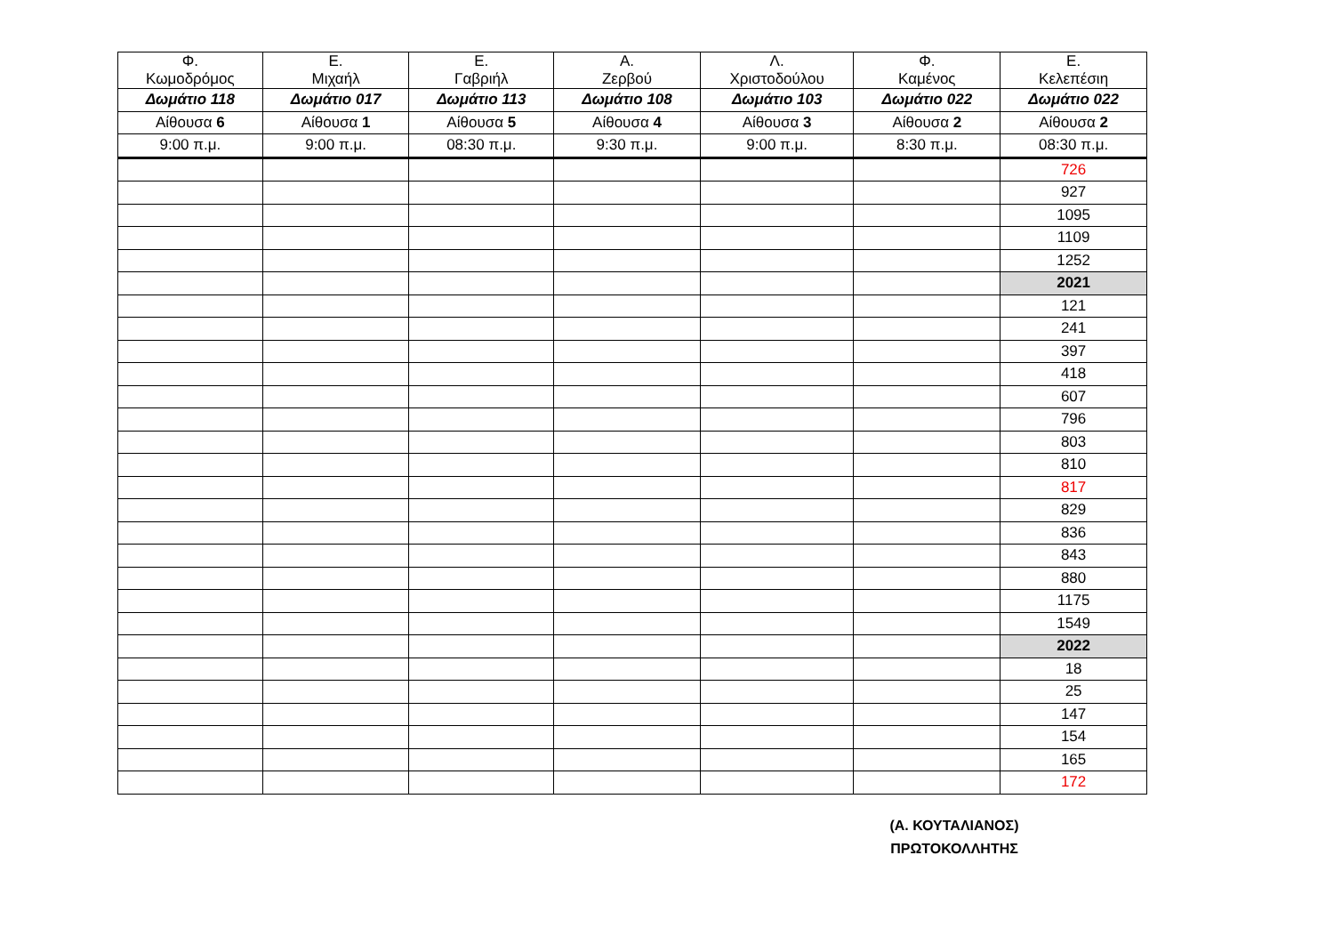| Φ. Κωμοδρόμος | Ε. Μιχαήλ | Ε. Γαβριήλ | Α. Ζερβού | Λ. Χριστοδούλου | Φ. Καμένος | Ε. Κελεπέσιη |
| --- | --- | --- | --- | --- | --- | --- |
| Δωμάτιο 118 | Δωμάτιο 017 | Δωμάτιο 113 | Δωμάτιο 108 | Δωμάτιο 103 | Δωμάτιο 022 | Δωμάτιο 022 |
| Αίθουσα 6 | Αίθουσα 1 | Αίθουσα 5 | Αίθουσα 4 | Αίθουσα 3 | Αίθουσα 2 | Αίθουσα 2 |
| 9:00 π.μ. | 9:00 π.μ. | 08:30 π.μ. | 9:30 π.μ. | 9:00 π.μ. | 8:30 π.μ. | 08:30 π.μ. |
| | | | | | | 726 |
| | | | | | | 927 |
| | | | | | | 1095 |
| | | | | | | 1109 |
| | | | | | | 1252 |
| | | | | | | 2021 |
| | | | | | | 121 |
| | | | | | | 241 |
| | | | | | | 397 |
| | | | | | | 418 |
| | | | | | | 607 |
| | | | | | | 796 |
| | | | | | | 803 |
| | | | | | | 810 |
| | | | | | | 817 |
| | | | | | | 829 |
| | | | | | | 836 |
| | | | | | | 843 |
| | | | | | | 880 |
| | | | | | | 1175 |
| | | | | | | 1549 |
| | | | | | | 2022 |
| | | | | | | 18 |
| | | | | | | 25 |
| | | | | | | 147 |
| | | | | | | 154 |
| | | | | | | 165 |
| | | | | | | 172 |
(Α. ΚΟΥΤΑΛΙΑΝΟΣ)
ΠΡΩΤΟΚΟΛΛΗΤΗΣ